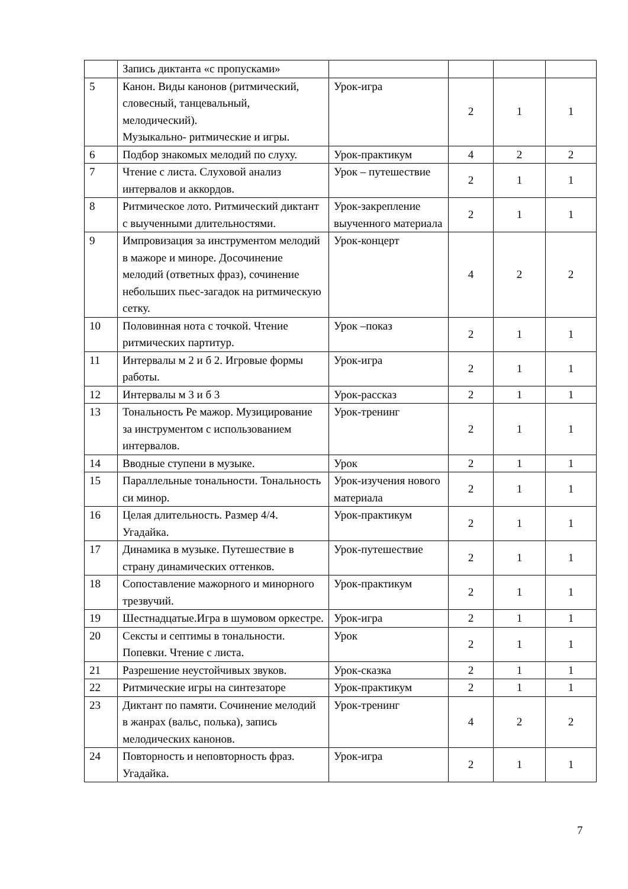| | Запись диктанта «с пропусками» | | | | |
| 5 | Канон. Виды канонов (ритмический, словесный, танцевальный, мелодический). Музыкально- ритмические и игры. | Урок-игра | 2 | 1 | 1 |
| 6 | Подбор знакомых мелодий по слуху. | Урок-практикум | 4 | 2 | 2 |
| 7 | Чтение с листа. Слуховой анализ интервалов и аккордов. | Урок – путешествие | 2 | 1 | 1 |
| 8 | Ритмическое лото. Ритмический диктант с выученными длительностями. | Урок-закрепление выученного материала | 2 | 1 | 1 |
| 9 | Импровизация за инструментом мелодий в мажоре и миноре. Досочинение мелодий (ответных фраз), сочинение небольших пьес-загадок на ритмическую сетку. | Урок-концерт | 4 | 2 | 2 |
| 10 | Половинная нота с точкой. Чтение ритмических партитур. | Урок –показ | 2 | 1 | 1 |
| 11 | Интервалы м 2 и б 2. Игровые формы работы. | Урок-игра | 2 | 1 | 1 |
| 12 | Интервалы м 3 и б 3 | Урок-рассказ | 2 | 1 | 1 |
| 13 | Тональность Ре мажор. Музицирование за инструментом с использованием интервалов. | Урок-тренинг | 2 | 1 | 1 |
| 14 | Вводные ступени в музыке. | Урок | 2 | 1 | 1 |
| 15 | Параллельные тональности. Тональность си минор. | Урок-изучения нового материала | 2 | 1 | 1 |
| 16 | Целая длительность. Размер 4/4. Угадайка. | Урок-практикум | 2 | 1 | 1 |
| 17 | Динамика в музыке. Путешествие в страну динамических оттенков. | Урок-путешествие | 2 | 1 | 1 |
| 18 | Сопоставление мажорного и минорного трезвучий. | Урок-практикум | 2 | 1 | 1 |
| 19 | Шестнадцатые.Игра в шумовом оркестре. | Урок-игра | 2 | 1 | 1 |
| 20 | Сексты и септимы в тональности. Попевки. Чтение с листа. | Урок | 2 | 1 | 1 |
| 21 | Разрешение неустойчивых звуков. | Урок-сказка | 2 | 1 | 1 |
| 22 | Ритмические игры на синтезаторе | Урок-практикум | 2 | 1 | 1 |
| 23 | Диктант по памяти. Сочинение мелодий в жанрах (вальс, полька), запись мелодических канонов. | Урок-тренинг | 4 | 2 | 2 |
| 24 | Повторность и неповторность фраз. Угадайка. | Урок-игра | 2 | 1 | 1 |
7